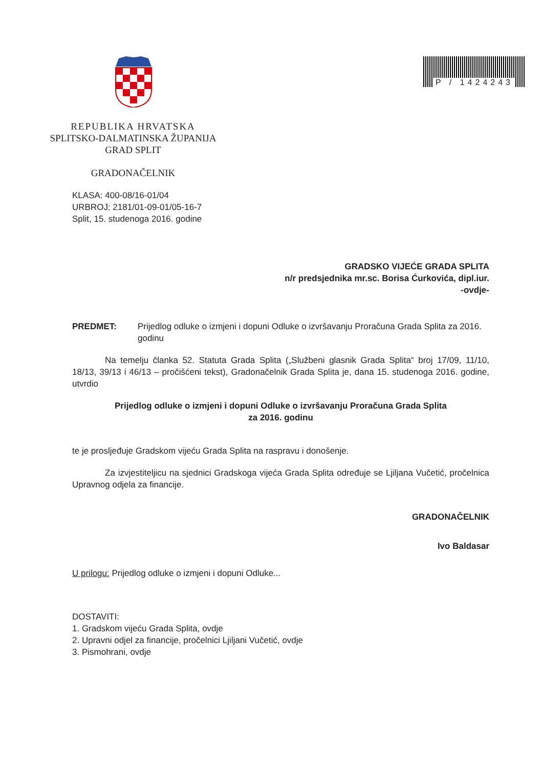P / 1424243
REPUBLIKA HRVATSKA
SPLITSKO-DALMATINSKA ŽUPANIJA
GRAD SPLIT
GRADONAČELNIK
KLASA: 400-08/16-01/04
URBROJ: 2181/01-09-01/05-16-7
Split, 15. studenoga 2016. godine
GRADSKO VIJEĆE GRADA SPLITA
n/r predsjednika mr.sc. Borisa Ćurkovića, dipl.iur.
-ovdje-
PREDMET: Prijedlog odluke o izmjeni i dopuni Odluke o izvršavanju Proračuna Grada Splita za 2016. godinu
Na temelju članka 52. Statuta Grada Splita („Službeni glasnik Grada Splita“ broj 17/09, 11/10, 18/13, 39/13 i 46/13 – pročišćeni tekst), Gradonačelnik Grada Splita je, dana 15. studenoga 2016. godine, utvrdio
Prijedlog odluke o izmjeni i dopuni Odluke o izvršavanju Proračuna Grada Splita
za 2016. godinu
te je prosljeđuje Gradskom vijeću Grada Splita na raspravu i donošenje.
Za izvjestiteljicu na sjednici Gradskoga vijeća Grada Splita određuje se Ljiljana Vučetić, pročelnica Upravnog odjela za financije.
GRADONAČELNIK
Ivo Baldasar
U prilogu: Prijedlog odluke o izmjeni i dopuni Odluke...
DOSTAVITI:
1. Gradskom vijeću Grada Splita, ovdje
2. Upravni odjel za financije, pročelnici Ljiljani Vučetić, ovdje
3. Pismohrani, ovdje